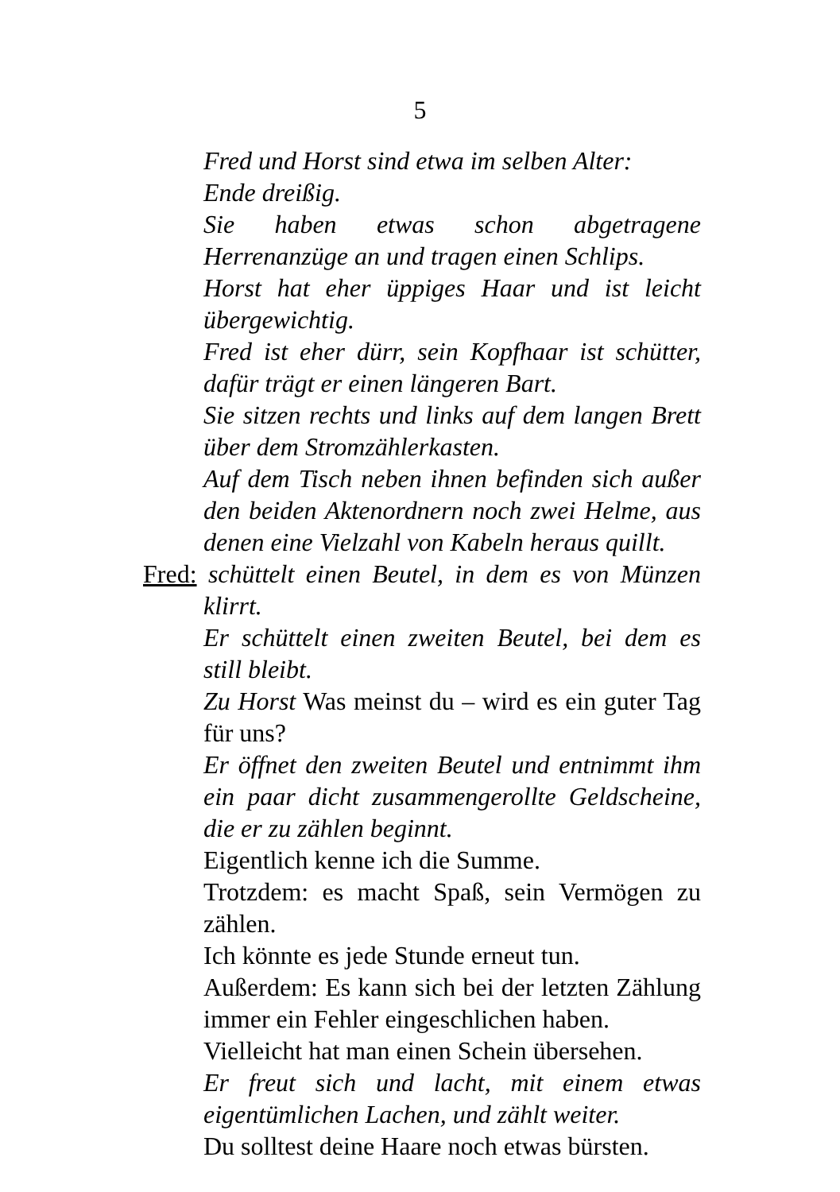5
Fred und Horst sind etwa im selben Alter:
Ende dreißig.
Sie haben etwas schon abgetragene Herrenanzüge an und tragen einen Schlips.
Horst hat eher üppiges Haar und ist leicht übergewichtig.
Fred ist eher dürr, sein Kopfhaar ist schütter, dafür trägt er einen längeren Bart.
Sie sitzen rechts und links auf dem langen Brett über dem Stromzählerkasten.
Auf dem Tisch neben ihnen befinden sich außer den beiden Aktenordnern noch zwei Helme, aus denen eine Vielzahl von Kabeln heraus quillt.
Fred: schüttelt einen Beutel, in dem es von Münzen klirrt.
Er schüttelt einen zweiten Beutel, bei dem es still bleibt.
Zu Horst Was meinst du – wird es ein guter Tag für uns?
Er öffnet den zweiten Beutel und entnimmt ihm ein paar dicht zusammengerollte Geldscheine, die er zu zählen beginnt.
Eigentlich kenne ich die Summe.
Trotzdem: es macht Spaß, sein Vermögen zu zählen.
Ich könnte es jede Stunde erneut tun.
Außerdem: Es kann sich bei der letzten Zählung immer ein Fehler eingeschlichen haben.
Vielleicht hat man einen Schein übersehen.
Er freut sich und lacht, mit einem etwas eigentümlichen Lachen, und zählt weiter.
Du solltest deine Haare noch etwas bürsten.